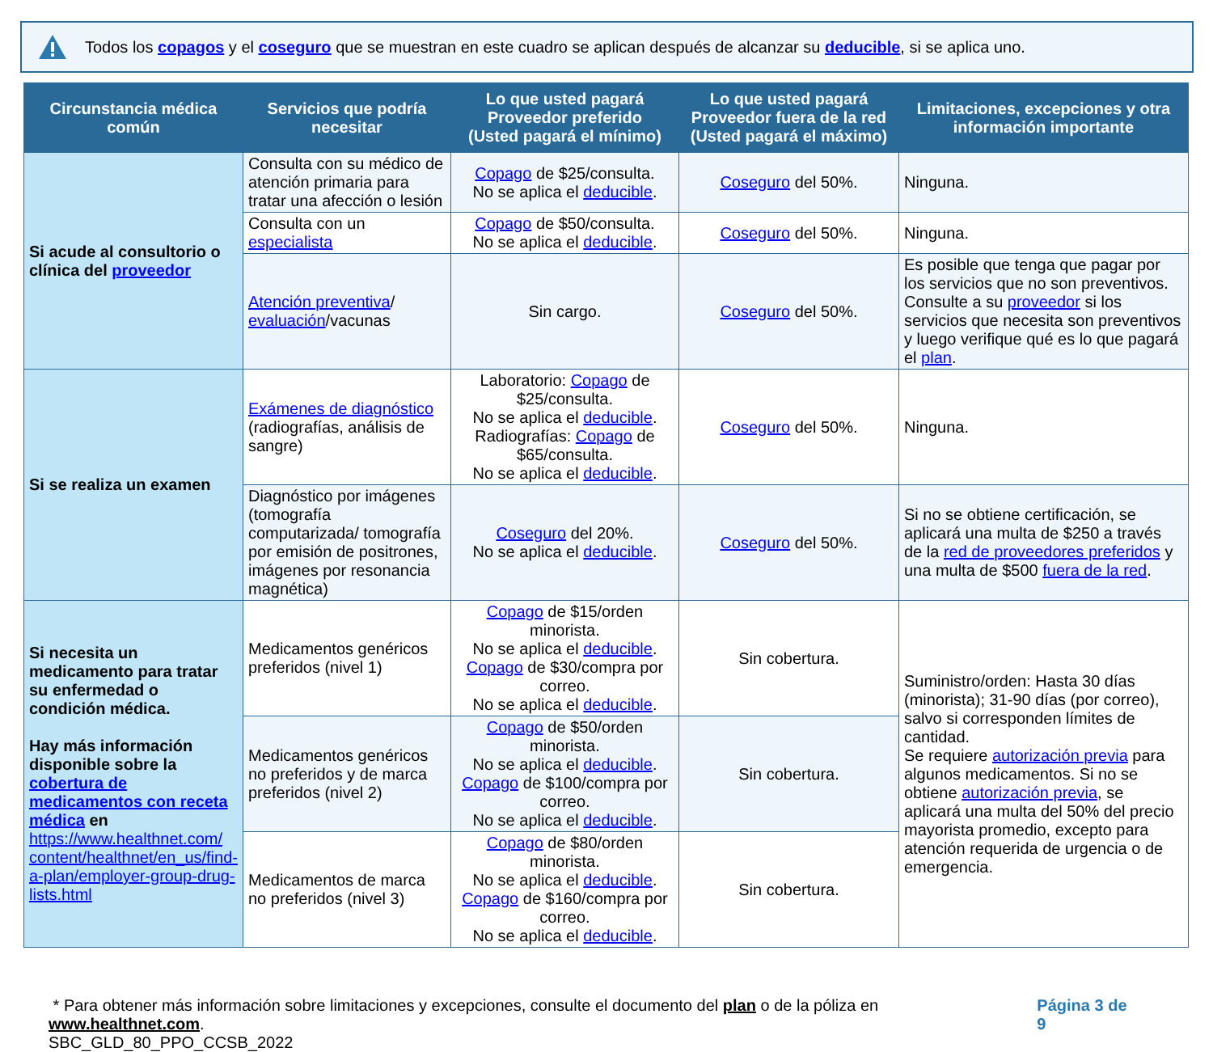Todos los copagos y el coseguro que se muestran en este cuadro se aplican después de alcanzar su deducible, si se aplica uno.
| Circunstancia médica común | Servicios que podría necesitar | Lo que usted pagará Proveedor preferido (Usted pagará el mínimo) | Lo que usted pagará Proveedor fuera de la red (Usted pagará el máximo) | Limitaciones, excepciones y otra información importante |
| --- | --- | --- | --- | --- |
| Si acude al consultorio o clínica del proveedor | Consulta con su médico de atención primaria para tratar una afección o lesión | Copago de $25/consulta. No se aplica el deducible . | Coseguro del 50%. | Ninguna. |
| | Consulta con un especialista | Copago de $50/consulta. No se aplica el deducible . | Coseguro del 50%. | Ninguna. |
| | Atención preventiva / evaluación /vacunas | Sin cargo. | Coseguro del 50%. | Es posible que tenga que pagar por los servicios que no son preventivos. Consulte a su proveedor si los servicios que necesita son preventivos y luego verifique qué es lo que pagará el plan . |
| Si se realiza un examen | Exámenes de diagnóstico (radiografías, análisis de sangre) | Laboratorio: Copago de $25/consulta. No se aplica el deducible . Radiografías: Copago de $65/consulta. No se aplica el deducible . | Coseguro del 50%. | Ninguna. |
| | Diagnóstico por imágenes (tomografía computarizada/ tomografía por emisión de positrones, imágenes por resonancia magnética) | Coseguro del 20%. No se aplica el deducible . | Coseguro del 50%. | Si no se obtiene certificación, se aplicará una multa de $250 a través de la red de proveedores preferidos y una multa de $500 fuera de la red . |
| Si necesita un medicamento para tratar su enfermedad o condición médica. Hay más información disponible sobre la cobertura de medicamentos con receta médica en https://www.healthnet.com/ content/healthnet/en_us/find-a-plan/employer-group-drug-lists.html | Medicamentos genéricos preferidos (nivel 1) | Copago de $15/orden minorista. No se aplica el deducible . Copago de $30/compra por correo. No se aplica el deducible . | Sin cobertura. | Suministro/orden: Hasta 30 días (minorista); 31-90 días (por correo), salvo si corresponden límites de cantidad. Se requiere autorización previa para algunos medicamentos. Si no se obtiene autorización previa , se aplicará una multa del 50% del precio mayorista promedio, excepto para atención requerida de urgencia o de emergencia. |
| | Medicamentos genéricos no preferidos y de marca preferidos (nivel 2) | Copago de $50/orden minorista. No se aplica el deducible . Copago de $100/compra por correo. No se aplica el deducible . | Sin cobertura. | |
| | Medicamentos de marca no preferidos (nivel 3) | Copago de $80/orden minorista. No se aplica el deducible . Copago de $160/compra por correo. No se aplica el deducible . | Sin cobertura. | |
* Para obtener más información sobre limitaciones y excepciones, consulte el documento del plan o de la póliza en www.healthnet.com.
SBC_GLD_80_PPO_CCSB_2022
Página 3 de 9